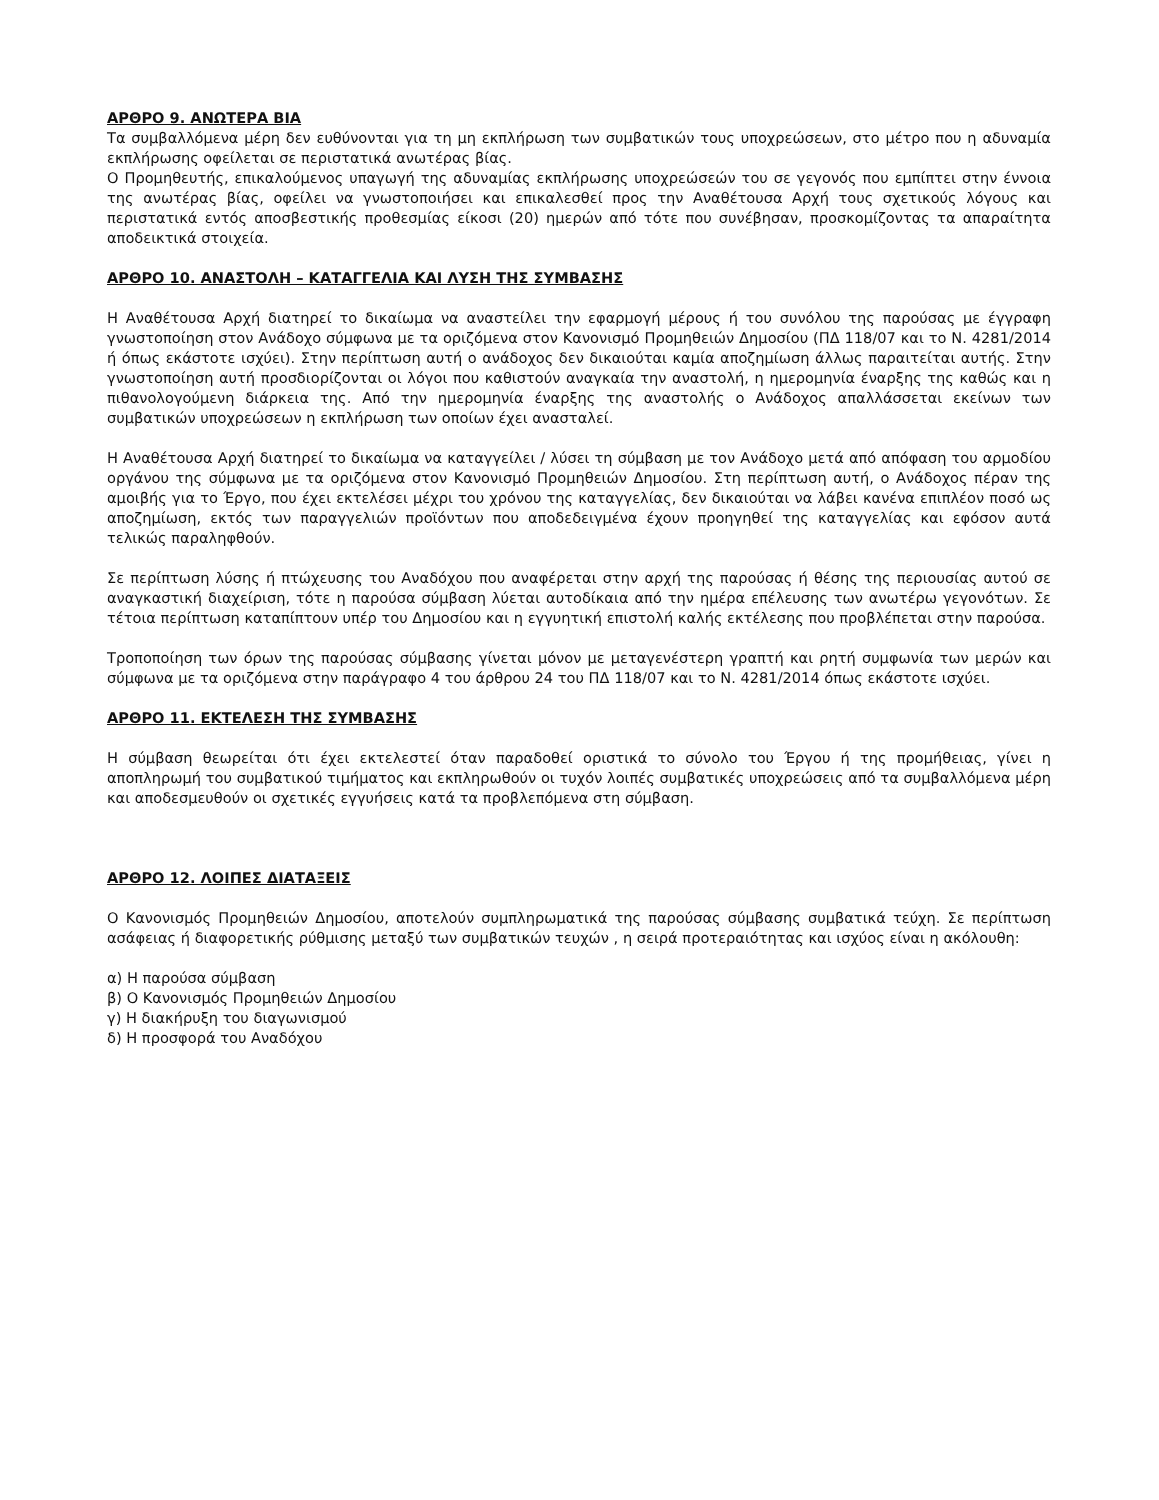ΑΡΘΡΟ 9. ΑΝΩΤΕΡΑ ΒΙΑ
Τα συμβαλλόμενα μέρη δεν ευθύνονται για τη μη εκπλήρωση των συμβατικών τους υποχρεώσεων, στο μέτρο που η αδυναμία εκπλήρωσης οφείλεται σε περιστατικά ανωτέρας βίας.
Ο Προμηθευτής, επικαλούμενος υπαγωγή της αδυναμίας εκπλήρωσης υποχρεώσεών του σε γεγονός που εμπίπτει στην έννοια της ανωτέρας βίας, οφείλει να γνωστοποιήσει και επικαλεσθεί προς την Αναθέτουσα Αρχή τους σχετικούς λόγους και περιστατικά εντός αποσβεστικής προθεσμίας είκοσι (20) ημερών από τότε που συνέβησαν, προσκομίζοντας τα απαραίτητα αποδεικτικά στοιχεία.
ΑΡΘΡΟ 10. ΑΝΑΣΤΟΛΗ – ΚΑΤΑΓΓΕΛΙΑ ΚΑΙ ΛΥΣΗ ΤΗΣ ΣΥΜΒΑΣΗΣ
Η Αναθέτουσα Αρχή διατηρεί το δικαίωμα να αναστείλει την εφαρμογή μέρους ή του συνόλου της παρούσας με έγγραφη γνωστοποίηση στον Ανάδοχο σύμφωνα με τα οριζόμενα στον Κανονισμό Προμηθειών Δημοσίου (ΠΔ 118/07 και το Ν. 4281/2014 ή όπως εκάστοτε ισχύει). Στην περίπτωση αυτή ο ανάδοχος δεν δικαιούται καμία αποζημίωση άλλως παραιτείται αυτής. Στην γνωστοποίηση αυτή προσδιορίζονται οι λόγοι που καθιστούν αναγκαία την αναστολή, η ημερομηνία έναρξης της καθώς και η πιθανολογούμενη διάρκεια της. Από την ημερομηνία έναρξης της αναστολής ο Ανάδοχος απαλλάσσεται εκείνων των συμβατικών υποχρεώσεων η εκπλήρωση των οποίων έχει ανασταλεί.
Η Αναθέτουσα Αρχή διατηρεί το δικαίωμα να καταγγείλει / λύσει τη σύμβαση με τον Ανάδοχο μετά από απόφαση του αρμοδίου οργάνου της σύμφωνα με τα οριζόμενα στον Κανονισμό Προμηθειών Δημοσίου. Στη περίπτωση αυτή, ο Ανάδοχος πέραν της αμοιβής για το Έργο, που έχει εκτελέσει μέχρι του χρόνου της καταγγελίας, δεν δικαιούται να λάβει κανένα επιπλέον ποσό ως αποζημίωση, εκτός των παραγγελιών προϊόντων που αποδεδειγμένα έχουν προηγηθεί της καταγγελίας και εφόσον αυτά τελικώς παραληφθούν.
Σε περίπτωση λύσης ή πτώχευσης του Αναδόχου που αναφέρεται στην αρχή της παρούσας ή θέσης της περιουσίας αυτού σε αναγκαστική διαχείριση, τότε η παρούσα σύμβαση λύεται αυτοδίκαια από την ημέρα επέλευσης των ανωτέρω γεγονότων. Σε τέτοια περίπτωση καταπίπτουν υπέρ του Δημοσίου και η εγγυητική επιστολή καλής εκτέλεσης που προβλέπεται στην παρούσα.
Τροποποίηση των όρων της παρούσας σύμβασης γίνεται μόνον με μεταγενέστερη γραπτή και ρητή συμφωνία των μερών και σύμφωνα με τα οριζόμενα στην παράγραφο 4 του άρθρου 24 του ΠΔ 118/07 και το Ν. 4281/2014 όπως εκάστοτε ισχύει.
ΑΡΘΡΟ 11. ΕΚΤΕΛΕΣΗ ΤΗΣ ΣΥΜΒΑΣΗΣ
Η σύμβαση θεωρείται ότι έχει εκτελεστεί όταν παραδοθεί οριστικά το σύνολο του Έργου ή της προμήθειας, γίνει η αποπληρωμή του συμβατικού τιμήματος και εκπληρωθούν οι τυχόν λοιπές συμβατικές υποχρεώσεις από τα συμβαλλόμενα μέρη και αποδεσμευθούν οι σχετικές εγγυήσεις κατά τα προβλεπόμενα στη σύμβαση.
ΑΡΘΡΟ 12. ΛΟΙΠΕΣ ΔΙΑΤΑΞΕΙΣ
Ο Κανονισμός Προμηθειών Δημοσίου, αποτελούν συμπληρωματικά της παρούσας σύμβασης συμβατικά τεύχη. Σε περίπτωση ασάφειας ή διαφορετικής ρύθμισης μεταξύ των συμβατικών τευχών , η σειρά προτεραιότητας και ισχύος είναι η ακόλουθη:
α) Η παρούσα σύμβαση
β) Ο Κανονισμός Προμηθειών Δημοσίου
γ) Η διακήρυξη του διαγωνισμού
δ) Η προσφορά του Αναδόχου